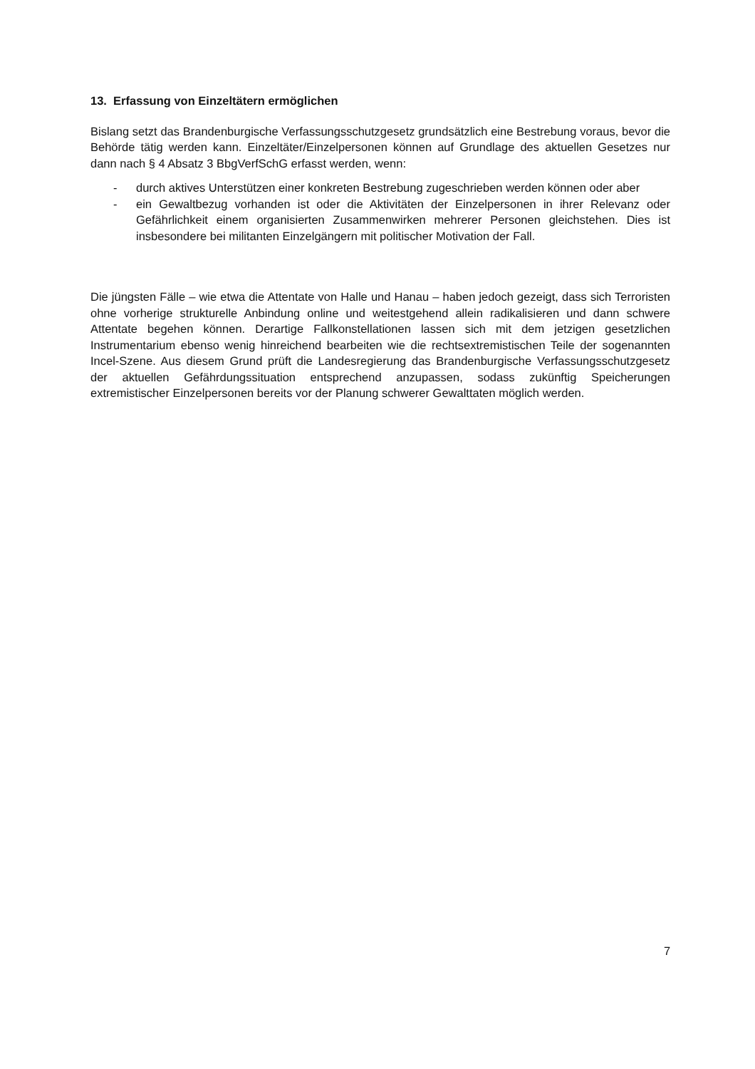13. Erfassung von Einzeltätern ermöglichen
Bislang setzt das Brandenburgische Verfassungsschutzgesetz grundsätzlich eine Bestrebung voraus, bevor die Behörde tätig werden kann. Einzeltäter/Einzelpersonen können auf Grundlage des aktuellen Gesetzes nur dann nach § 4 Absatz 3 BbgVerfSchG erfasst werden, wenn:
- durch aktives Unterstützen einer konkreten Bestrebung zugeschrieben werden können oder aber
- ein Gewaltbezug vorhanden ist oder die Aktivitäten der Einzelpersonen in ihrer Relevanz oder Gefährlichkeit einem organisierten Zusammenwirken mehrerer Personen gleichstehen. Dies ist insbesondere bei militanten Einzelgängern mit politischer Motivation der Fall.
Die jüngsten Fälle – wie etwa die Attentate von Halle und Hanau – haben jedoch gezeigt, dass sich Terroristen ohne vorherige strukturelle Anbindung online und weitestgehend allein radikalisieren und dann schwere Attentate begehen können. Derartige Fallkonstellationen lassen sich mit dem jetzigen gesetzlichen Instrumentarium ebenso wenig hinreichend bearbeiten wie die rechtsextremistischen Teile der sogenannten Incel-Szene. Aus diesem Grund prüft die Landesregierung das Brandenburgische Verfassungsschutzgesetz der aktuellen Gefährdungssituation entsprechend anzupassen, sodass zukünftig Speicherungen extremistischer Einzelpersonen bereits vor der Planung schwerer Gewalttaten möglich werden.
7